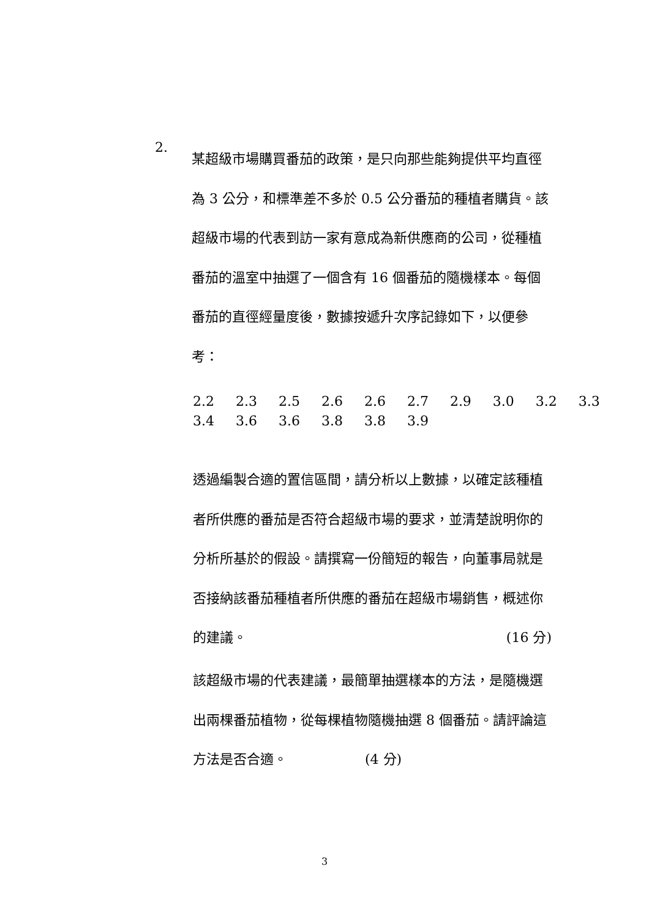2.
某超級市場購買番茄的政策，是只向那些能夠提供平均直徑為 3 公分，和標準差不多於 0.5 公分番茄的種植者購貨。該超級市場的代表到訪一家有意成為新供應商的公司，從種植番茄的溫室中抽選了一個含有 16 個番茄的隨機樣本。每個番茄的直徑經量度後，數據按遞升次序記錄如下，以便參考：
2.2 2.3 2.5 2.6 2.6 2.7 2.9 3.0 3.2 3.3
3.4 3.6 3.6 3.8 3.8 3.9
透過編製合適的置信區間，請分析以上數據，以確定該種植者所供應的番茄是否符合超級市場的要求，並清楚說明你的分析所基於的假設。請撰寫一份簡短的報告，向董事局就是否接納該番茄種植者所供應的番茄在超級市場銷售，概述你的建議。 (16 分)
該超級市場的代表建議，最簡單抽選樣本的方法，是隨機選出兩棵番茄植物，從每棵植物隨機抽選 8 個番茄。請評論這方法是否合適。 (4 分)
3